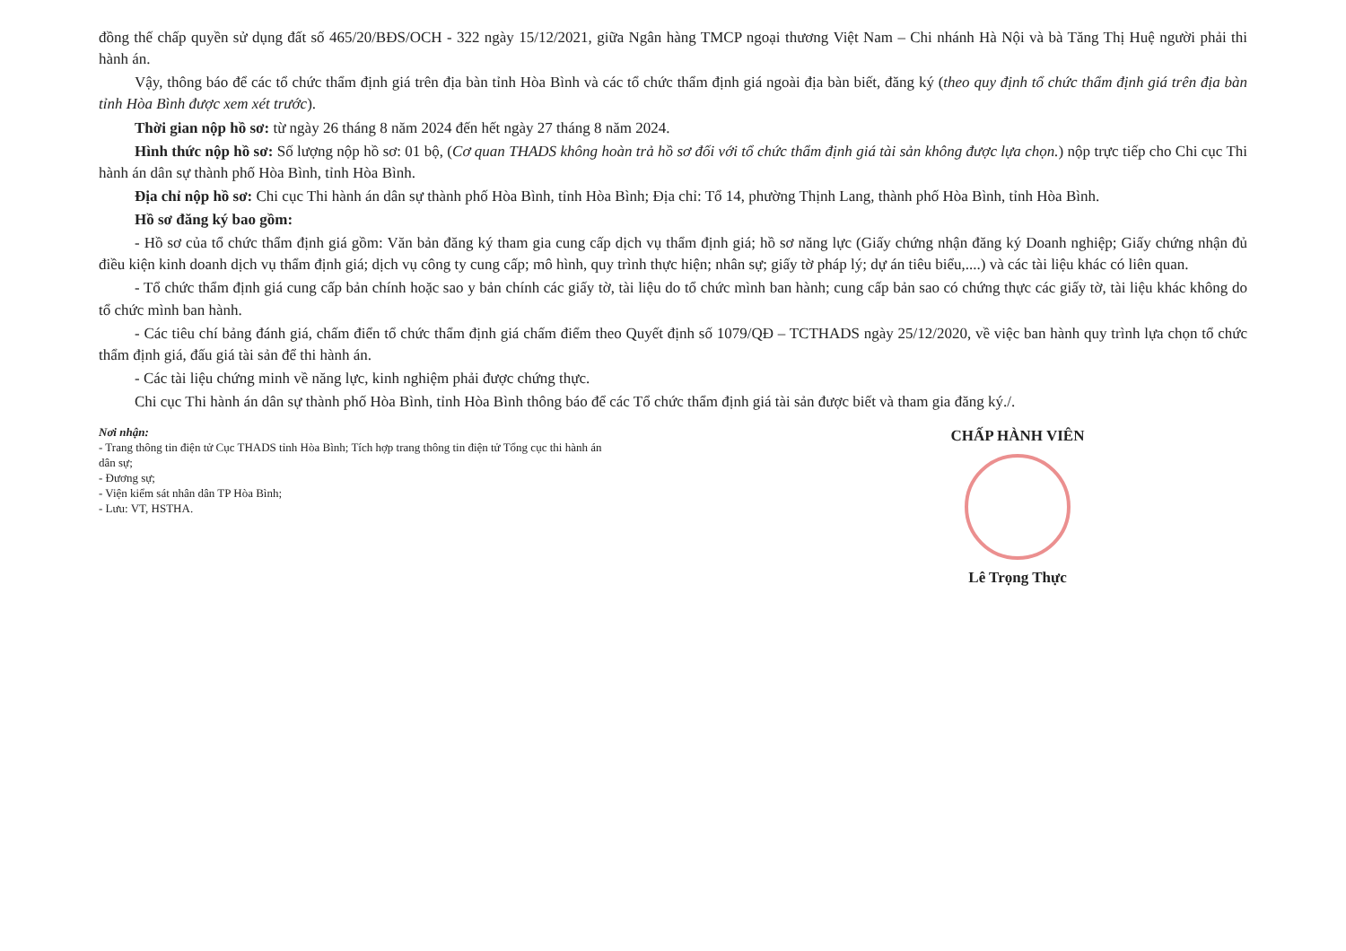đồng thế chấp quyền sử dụng đất số 465/20/BĐS/OCH - 322 ngày 15/12/2021, giữa Ngân hàng TMCP ngoại thương Việt Nam – Chi nhánh Hà Nội và bà Tăng Thị Huệ người phải thi hành án.
Vậy, thông báo để các tổ chức thẩm định giá trên địa bàn tỉnh Hòa Bình và các tổ chức thẩm định giá ngoài địa bàn biết, đăng ký (theo quy định tổ chức thẩm định giá trên địa bàn tỉnh Hòa Bình được xem xét trước).
Thời gian nộp hồ sơ: từ ngày 26 tháng 8 năm 2024 đến hết ngày 27 tháng 8 năm 2024.
Hình thức nộp hồ sơ: Số lượng nộp hồ sơ: 01 bộ, (Cơ quan THADS không hoàn trả hồ sơ đối với tổ chức thẩm định giá tài sản không được lựa chọn.) nộp trực tiếp cho Chi cục Thi hành án dân sự thành phố Hòa Bình, tỉnh Hòa Bình.
Địa chỉ nộp hồ sơ: Chi cục Thi hành án dân sự thành phố Hòa Bình, tỉnh Hòa Bình; Địa chỉ: Tổ 14, phường Thịnh Lang, thành phố Hòa Bình, tỉnh Hòa Bình.
Hồ sơ đăng ký bao gồm:
- Hồ sơ của tổ chức thẩm định giá gồm: Văn bản đăng ký tham gia cung cấp dịch vụ thẩm định giá; hồ sơ năng lực (Giấy chứng nhận đăng ký Doanh nghiệp; Giấy chứng nhận đủ điều kiện kinh doanh dịch vụ thẩm định giá; dịch vụ công ty cung cấp; mô hình, quy trình thực hiện; nhân sự; giấy tờ pháp lý; dự án tiêu biểu,....) và các tài liệu khác có liên quan.
- Tổ chức thẩm định giá cung cấp bản chính hoặc sao y bản chính các giấy tờ, tài liệu do tổ chức mình ban hành; cung cấp bản sao có chứng thực các giấy tờ, tài liệu khác không do tổ chức mình ban hành.
- Các tiêu chí bảng đánh giá, chấm điển tổ chức thẩm định giá chấm điểm theo Quyết định số 1079/QĐ – TCTHADS ngày 25/12/2020, về việc ban hành quy trình lựa chọn tổ chức thẩm định giá, đấu giá tài sản để thi hành án.
- Các tài liệu chứng minh về năng lực, kinh nghiệm phải được chứng thực.
Chi cục Thi hành án dân sự thành phố Hòa Bình, tỉnh Hòa Bình thông báo để các Tổ chức thẩm định giá tài sản được biết và tham gia đăng ký./.
Nơi nhận:
- Trang thông tin điện tử Cục THADS tỉnh Hòa Bình; Tích hợp trang thông tin điện tử Tổng cục thi hành án dân sự;
- Đương sự;
- Viện kiểm sát nhân dân TP Hòa Bình;
- Lưu: VT, HSTHA.
CHẤP HÀNH VIÊN
Lê Trọng Thực